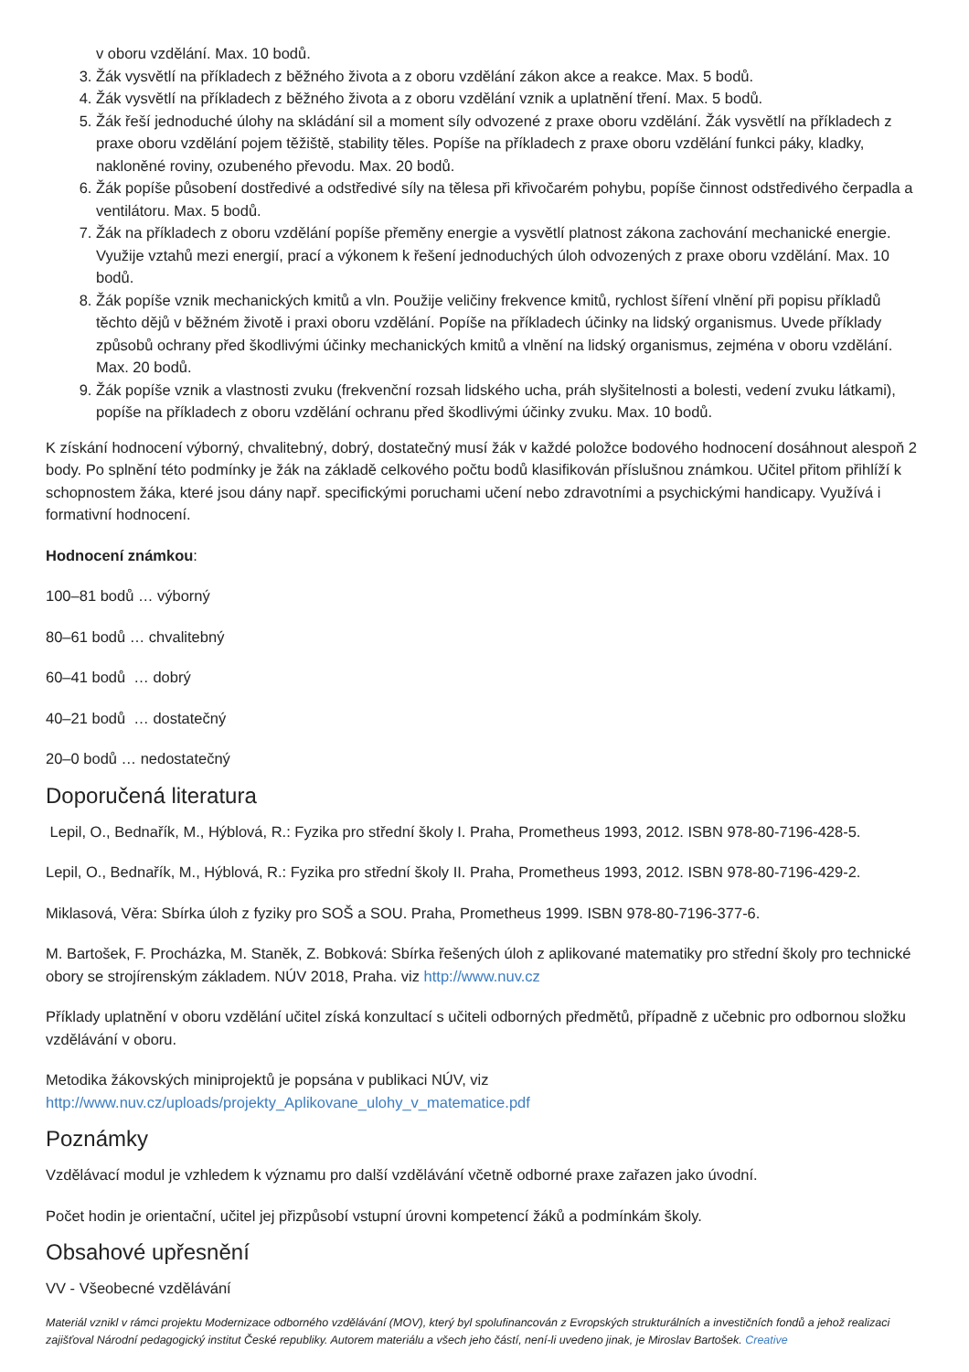v oboru vzdělání. Max. 10 bodů.
3. Žák vysvětlí na příkladech z běžného života a z oboru vzdělání zákon akce a reakce. Max. 5 bodů.
4. Žák vysvětlí na příkladech z běžného života a z oboru vzdělání vznik a uplatnění tření. Max. 5 bodů.
5. Žák řeší jednoduché úlohy na skládání sil a moment síly odvozené z praxe oboru vzdělání. Žák vysvětlí na příkladech z praxe oboru vzdělání pojem těžiště, stability těles. Popíše na příkladech z praxe oboru vzdělání funkci páky, kladky, nakloněné roviny, ozubeného převodu. Max. 20 bodů.
6. Žák popíše působení dostředivé a odstředivé síly na tělesa při křivočarém pohybu, popíše činnost odstředivého čerpadla a ventilátoru. Max. 5 bodů.
7. Žák na příkladech z oboru vzdělání popíše přeměny energie a vysvětlí platnost zákona zachování mechanické energie. Využije vztahů mezi energií, prací a výkonem k řešení jednoduchých úloh odvozených z praxe oboru vzdělání. Max. 10 bodů.
8. Žák popíše vznik mechanických kmitů a vln. Použije veličiny frekvence kmitů, rychlost šíření vlnění při popisu příkladů těchto dějů v běžném životě i praxi oboru vzdělání. Popíše na příkladech účinky na lidský organismus. Uvede příklady způsobů ochrany před škodlivými účinky mechanických kmitů a vlnění na lidský organismus, zejména v oboru vzdělání. Max. 20 bodů.
9. Žák popíše vznik a vlastnosti zvuku (frekvenční rozsah lidského ucha, práh slyšitelnosti a bolesti, vedení zvuku látkami), popíše na příkladech z oboru vzdělání ochranu před škodlivými účinky zvuku. Max. 10 bodů.
K získání hodnocení výborný, chvalitebný, dobrý, dostatečný musí žák v každé položce bodového hodnocení dosáhnout alespoň 2 body. Po splnění této podmínky je žák na základě celkového počtu bodů klasifikován příslušnou známkou. Učitel přitom přihlíží k schopnostem žáka, které jsou dány např. specifickými poruchami učení nebo zdravotními a psychickými handicapy. Využívá i formativní hodnocení.
Hodnocení známkou:
100–81 bodů … výborný
80–61 bodů … chvalitebný
60–41 bodů … dobrý
40–21 bodů … dostatečný
20–0 bodů … nedostatečný
Doporučená literatura
Lepil, O., Bednařík, M., Hýblová, R.: Fyzika pro střední školy I. Praha, Prometheus 1993, 2012. ISBN 978-80-7196-428-5.
Lepil, O., Bednařík, M., Hýblová, R.: Fyzika pro střední školy II. Praha, Prometheus 1993, 2012. ISBN 978-80-7196-429-2.
Miklasová, Věra: Sbírka úloh z fyziky pro SOŠ a SOU. Praha, Prometheus 1999. ISBN 978-80-7196-377-6.
M. Bartošek, F. Procházka, M. Staněk, Z. Bobková: Sbírka řešených úloh z aplikované matematiky pro střední školy pro technické obory se strojírenským základem. NÚV 2018, Praha. viz http://www.nuv.cz
Příklady uplatnění v oboru vzdělání učitel získá konzultací s učiteli odborných předmětů, případně z učebnic pro odbornou složku vzdělávání v oboru.
Metodika žákovských miniprojektů je popsána v publikaci NÚV, viz
http://www.nuv.cz/uploads/projekty_Aplikovane_ulohy_v_matematice.pdf
Poznámky
Vzdělávací modul je vzhledem k významu pro další vzdělávání včetně odborné praxe zařazen jako úvodní.
Počet hodin je orientační, učitel jej přizpůsobí vstupní úrovni kompetencí žáků a podmínkám školy.
Obsahové upřesnění
VV - Všeobecné vzdělávání
Materiál vznikl v rámci projektu Modernizace odborného vzdělávání (MOV), který byl spolufinancován z Evropských strukturálních a investičních fondů a jehož realizaci zajišťoval Národní pedagogický institut České republiky. Autorem materiálu a všech jeho částí, není-li uvedeno jinak, je Miroslav Bartošek. Creative